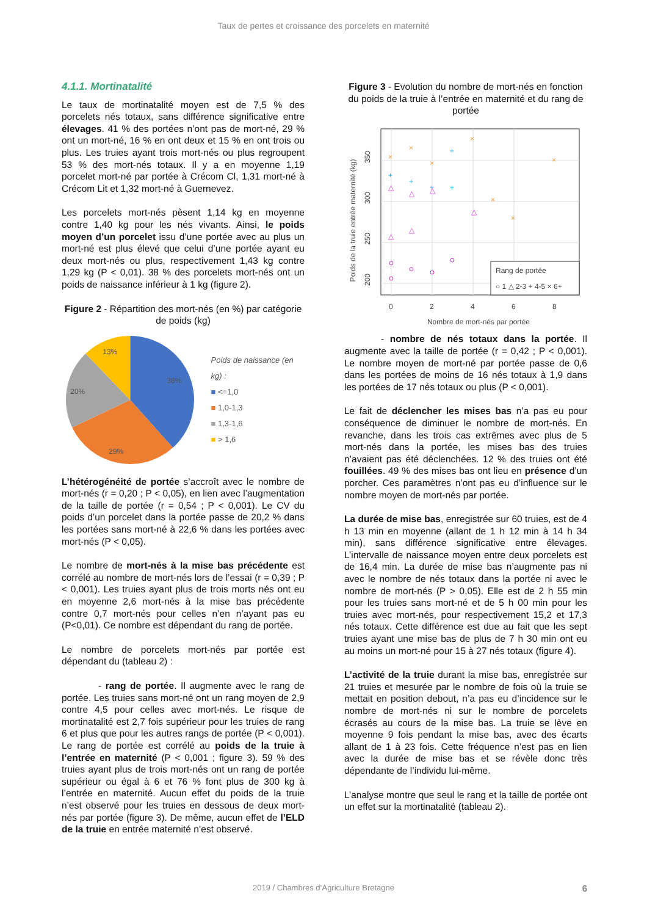Taux de pertes et croissance des porcelets en maternité
4.1.1. Mortinatalité
Le taux de mortinatalité moyen est de 7,5 % des porcelets nés totaux, sans différence significative entre élevages. 41 % des portées n’ont pas de mort-né, 29 % ont un mort-né, 16 % en ont deux et 15 % en ont trois ou plus. Les truies ayant trois mort-nés ou plus regroupent 53 % des mort-nés totaux. Il y a en moyenne 1,19 porcelet mort-né par portée à Crécom Cl, 1,31 mort-né à Crécom Lit et 1,32 mort-né à Guernevez.
Les porcelets mort-nés pèsent 1,14 kg en moyenne contre 1,40 kg pour les nés vivants. Ainsi, le poids moyen d’un porcelet issu d’une portée avec au plus un mort-né est plus élevé que celui d’une portée ayant eu deux mort-nés ou plus, respectivement 1,43 kg contre 1,29 kg (P < 0,01). 38 % des porcelets mort-nés ont un poids de naissance inférieur à 1 kg (figure 2).
Figure 2 - Répartition des mort-nés (en %) par catégorie de poids (kg)
38%
29%
20%
13%
Poids de naissance (en kg) :
■ <=1,0
■ 1,0-1,3
■ 1,3-1,6
■ > 1,6
L’hétérogénéité de portée s’accroît avec le nombre de mort-nés (r = 0,20 ; P < 0,05), en lien avec l’augmentation de la taille de portée (r = 0,54 ; P < 0,001). Le CV du poids d’un porcelet dans la portée passe de 20,2 % dans les portées sans mort-né à 22,6 % dans les portées avec mort-nés (P < 0,05).
Le nombre de mort-nés à la mise bas précédente est corrélé au nombre de mort-nés lors de l’essai (r = 0,39 ; P < 0,001). Les truies ayant plus de trois morts nés ont eu en moyenne 2,6 mort-nés à la mise bas précédente contre 0,7 mort-nés pour celles n’en n’ayant pas eu (P<0,01). Ce nombre est dépendant du rang de portée.
Le nombre de porcelets mort-nés par portée est dépendant du (tableau 2) :
- rang de portée. Il augmente avec le rang de portée. Les truies sans mort-né ont un rang moyen de 2,9 contre 4,5 pour celles avec mort-nés. Le risque de mortinatalité est 2,7 fois supérieur pour les truies de rang 6 et plus que pour les autres rangs de portée (P < 0,001). Le rang de portée est corrélé au poids de la truie à l’entrée en maternité (P < 0,001 ; figure 3). 59 % des truies ayant plus de trois mort-nés ont un rang de portée supérieur ou égal à 6 et 76 % font plus de 300 kg à l’entrée en maternité. Aucun effet du poids de la truie n’est observé pour les truies en dessous de deux mort-nés par portée (figure 3). De même, aucun effet de l’ELD de la truie en entrée maternité n’est observé.
Figure 3 - Evolution du nombre de mort-nés en fonction du poids de la truie à l’entrée en maternité et du rang de portée
Poids de la truie entrée maternité (kg)
350
300
250
200
0
2
4
6
8
Nombre de mort-nés par portée
△
△
△
△
△
△
+
+
+
+
+
×
×
×
×
×
×
×
Rang de portée
○ 1 △ 2-3 + 4-5 × 6+
- nombre de nés totaux dans la portée. Il augmente avec la taille de portée (r = 0,42 ; P < 0,001). Le nombre moyen de mort-né par portée passe de 0,6 dans les portées de moins de 16 nés totaux à 1,9 dans les portées de 17 nés totaux ou plus (P < 0,001).
Le fait de déclencher les mises bas n’a pas eu pour conséquence de diminuer le nombre de mort-nés. En revanche, dans les trois cas extrêmes avec plus de 5 mort-nés dans la portée, les mises bas des truies n’avaient pas été déclenchées. 12 % des truies ont été fouillées. 49 % des mises bas ont lieu en présence d’un porcher. Ces paramètres n’ont pas eu d’influence sur le nombre moyen de mort-nés par portée.
La durée de mise bas, enregistrée sur 60 truies, est de 4 h 13 min en moyenne (allant de 1 h 12 min à 14 h 34 min), sans différence significative entre élevages. L’intervalle de naissance moyen entre deux porcelets est de 16,4 min. La durée de mise bas n’augmente pas ni avec le nombre de nés totaux dans la portée ni avec le nombre de mort-nés (P > 0,05). Elle est de 2 h 55 min pour les truies sans mort-né et de 5 h 00 min pour les truies avec mort-nés, pour respectivement 15,2 et 17,3 nés totaux. Cette différence est due au fait que les sept truies ayant une mise bas de plus de 7 h 30 min ont eu au moins un mort-né pour 15 à 27 nés totaux (figure 4).
L’activité de la truie durant la mise bas, enregistrée sur 21 truies et mesurée par le nombre de fois où la truie se mettait en position debout, n’a pas eu d’incidence sur le nombre de mort-nés ni sur le nombre de porcelets écrasés au cours de la mise bas. La truie se lève en moyenne 9 fois pendant la mise bas, avec des écarts allant de 1 à 23 fois. Cette fréquence n’est pas en lien avec la durée de mise bas et se révèle donc très dépendante de l’individu lui-même.
L’analyse montre que seul le rang et la taille de portée ont un effet sur la mortinatalité (tableau 2).
2019 / Chambres d’Agriculture Bretagne 6